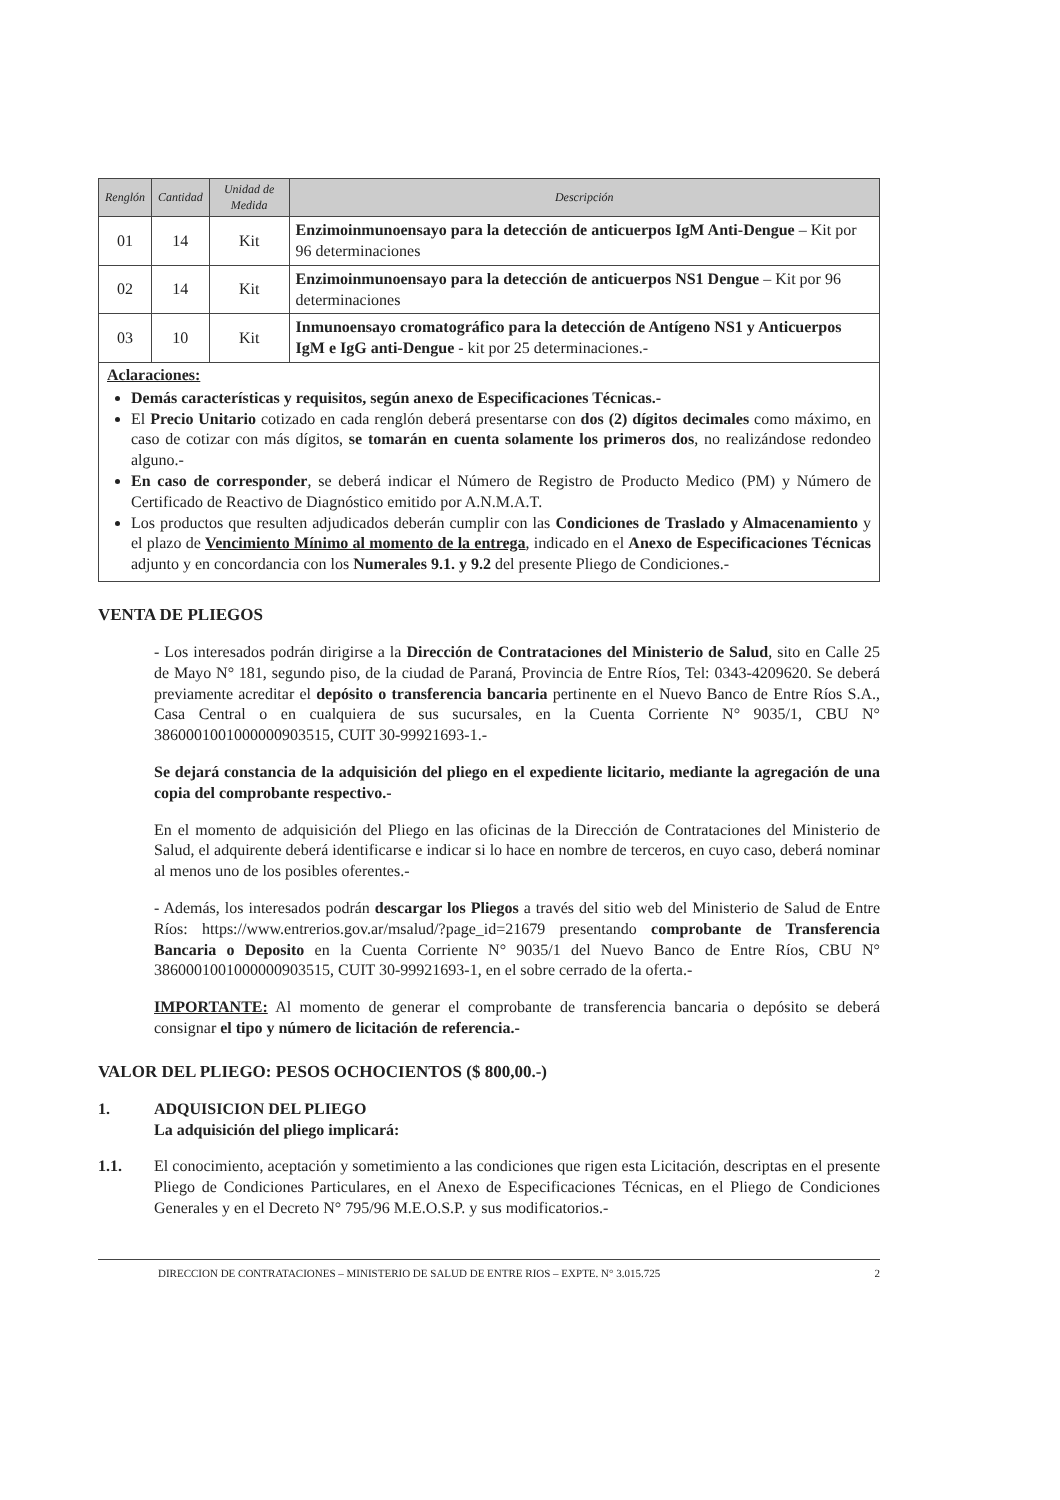| Renglón | Cantidad | Unidad de Medida | Descripción |
| --- | --- | --- | --- |
| 01 | 14 | Kit | Enzimoinmunoensayo para la detección de anticuerpos IgM Anti-Dengue – Kit por 96 determinaciones |
| 02 | 14 | Kit | Enzimoinmunoensayo para la detección de anticuerpos NS1 Dengue – Kit por 96 determinaciones |
| 03 | 10 | Kit | Inmunoensayo cromatográfico para la detección de Antígeno NS1 y Anticuerpos IgM e IgG anti-Dengue - kit por 25 determinaciones.- |
Aclaraciones:
Demás características y requisitos, según anexo de Especificaciones Técnicas.-
El Precio Unitario cotizado en cada renglón deberá presentarse con dos (2) dígitos decimales como máximo, en caso de cotizar con más dígitos, se tomarán en cuenta solamente los primeros dos, no realizándose redondeo alguno.-
En caso de corresponder, se deberá indicar el Número de Registro de Producto Medico (PM) y Número de Certificado de Reactivo de Diagnóstico emitido por A.N.M.A.T.
Los productos que resulten adjudicados deberán cumplir con las Condiciones de Traslado y Almacenamiento y el plazo de Vencimiento Mínimo al momento de la entrega, indicado en el Anexo de Especificaciones Técnicas adjunto y en concordancia con los Numerales 9.1. y 9.2 del presente Pliego de Condiciones.-
VENTA DE PLIEGOS
- Los interesados podrán dirigirse a la Dirección de Contrataciones del Ministerio de Salud, sito en Calle 25 de Mayo N° 181, segundo piso, de la ciudad de Paraná, Provincia de Entre Ríos, Tel: 0343-4209620. Se deberá previamente acreditar el depósito o transferencia bancaria pertinente en el Nuevo Banco de Entre Ríos S.A., Casa Central o en cualquiera de sus sucursales, en la Cuenta Corriente N° 9035/1, CBU N° 3860001001000000903515, CUIT 30-99921693-1.-
Se dejará constancia de la adquisición del pliego en el expediente licitario, mediante la agregación de una copia del comprobante respectivo.-
En el momento de adquisición del Pliego en las oficinas de la Dirección de Contrataciones del Ministerio de Salud, el adquirente deberá identificarse e indicar si lo hace en nombre de terceros, en cuyo caso, deberá nominar al menos uno de los posibles oferentes.-
- Además, los interesados podrán descargar los Pliegos a través del sitio web del Ministerio de Salud de Entre Ríos: https://www.entrerios.gov.ar/msalud/?page_id=21679 presentando comprobante de Transferencia Bancaria o Deposito en la Cuenta Corriente N° 9035/1 del Nuevo Banco de Entre Ríos, CBU N° 3860001001000000903515, CUIT 30-99921693-1, en el sobre cerrado de la oferta.-
IMPORTANTE: Al momento de generar el comprobante de transferencia bancaria o depósito se deberá consignar el tipo y número de licitación de referencia.-
VALOR DEL PLIEGO: PESOS OCHOCIENTOS ($ 800,00.-)
1. ADQUISICION DEL PLIEGO
La adquisición del pliego implicará:
1.1. El conocimiento, aceptación y sometimiento a las condiciones que rigen esta Licitación, descriptas en el presente Pliego de Condiciones Particulares, en el Anexo de Especificaciones Técnicas, en el Pliego de Condiciones Generales y en el Decreto N° 795/96 M.E.O.S.P. y sus modificatorios.-
DIRECCION DE CONTRATACIONES – MINISTERIO DE SALUD DE ENTRE RIOS – EXPTE. N° 3.015.725 2